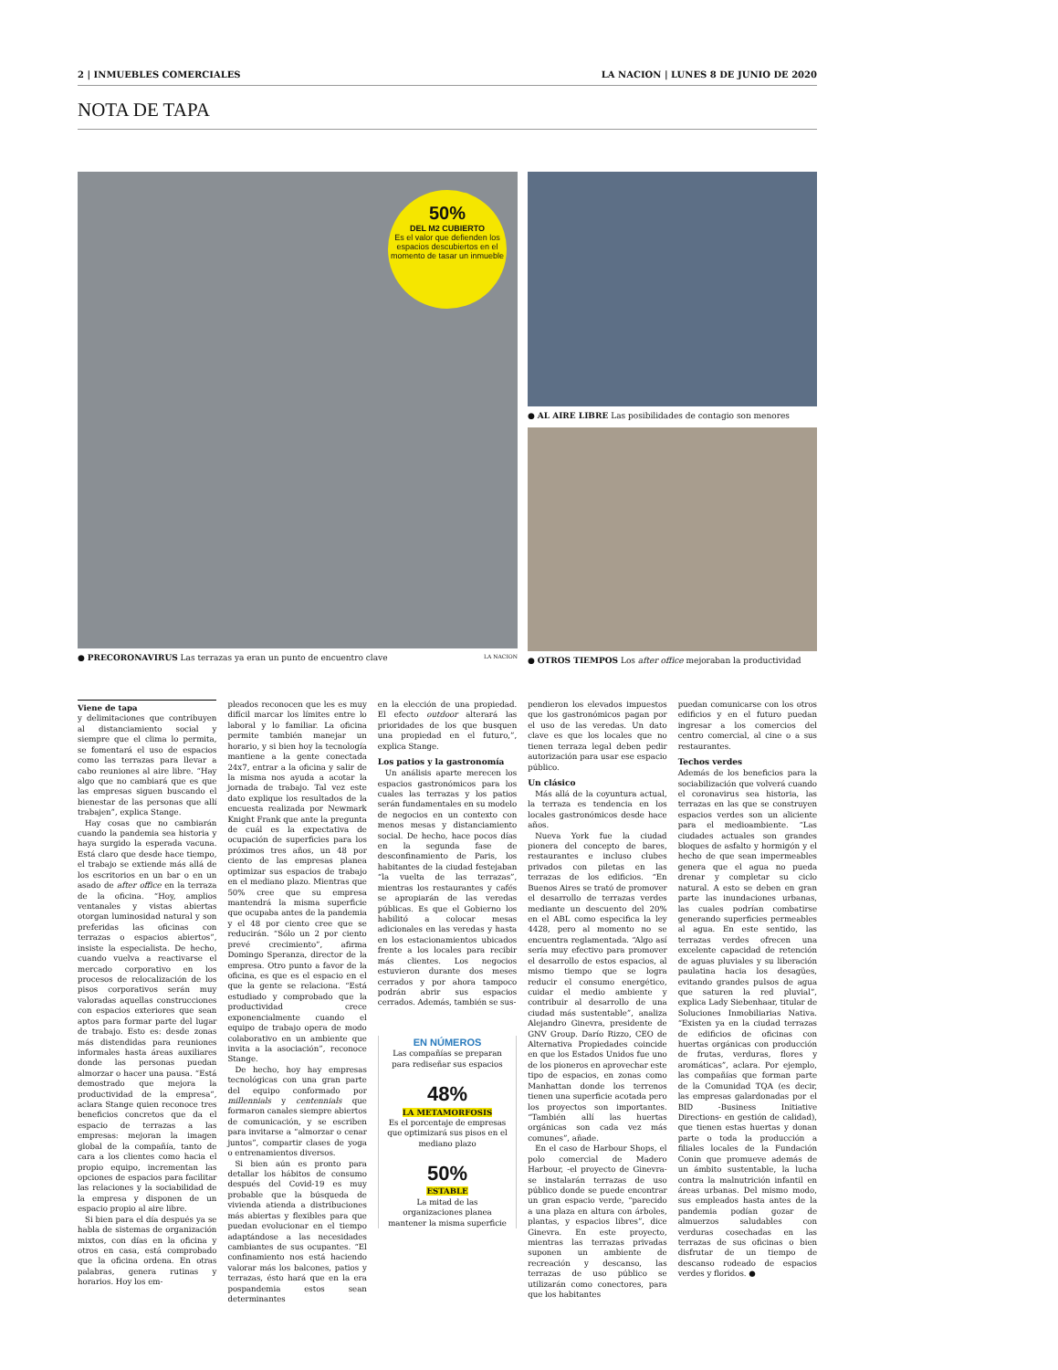2 | INMUEBLES COMERCIALES LA NACION | LUNES 8 DE JUNIO DE 2020
NOTA DE TAPA
50%
DEL M2 CUBIERTO
Es el valor que defienden los espacios descubiertos en el momento de tasar un inmueble
● PRECORONAVIRUS Las terrazas ya eran un punto de encuentro clave LA NACION
● AL AIRE LIBRE Las posibilidades de contagio son menores
● OTROS TIEMPOS Los after office mejoraban la productividad
Viene de tapa
y delimitaciones que contribuyen al distanciamiento social y siempre que el clima lo permita, se fomentará el uso de espacios como las terrazas para llevar a cabo reuniones al aire libre. “Hay algo que no cambiará que es que las empresas siguen buscando el bienestar de las personas que allí trabajen”, explica Stange.
Hay cosas que no cambiarán cuando la pandemia sea historia y haya surgido la esperada vacuna. Está claro que desde hace tiempo, el trabajo se extiende más allá de los escritorios en un bar o en un asado de after office en la terraza de la oficina. “Hoy, amplios ventanales y vistas abiertas otorgan luminosidad natural y son preferidas las oficinas con terrazas o espacios abiertos”, insiste la especialista. De hecho, cuando vuelva a reactivarse el mercado corporativo en los procesos de relocalización de los pisos corporativos serán muy valoradas aquellas construcciones con espacios exteriores que sean aptos para formar parte del lugar de trabajo. Esto es: desde zonas más distendidas para reuniones informales hasta áreas auxiliares donde las personas puedan almorzar o hacer una pausa. “Está demostrado que mejora la productividad de la empresa”, aclara Stange quien reconoce tres beneficios concretos que da el espacio de terrazas a las empresas: mejoran la imagen global de la compañía, tanto de cara a los clientes como hacia el propio equipo, incrementan las opciones de espacios para facilitar las relaciones y la sociabilidad de la empresa y disponen de un espacio propio al aire libre.
Si bien para el día después ya se habla de sistemas de organización mixtos, con días en la oficina y otros en casa, está comprobado que la oficina ordena. En otras palabras, genera rutinas y horarios. Hoy los em-
pleados reconocen que les es muy difícil marcar los límites entre lo laboral y lo familiar. La oficina permite también manejar un horario, y si bien hoy la tecnología mantiene a la gente conectada 24x7, entrar a la oficina y salir de la misma nos ayuda a acotar la jornada de trabajo. Tal vez este dato explique los resultados de la encuesta realizada por Newmark Knight Frank que ante la pregunta de cuál es la expectativa de ocupación de superficies para los próximos tres años, un 48 por ciento de las empresas planea optimizar sus espacios de trabajo en el mediano plazo. Mientras que 50% cree que su empresa mantendrá la misma superficie que ocupaba antes de la pandemia y el 48 por ciento cree que se reducirán. “Sólo un 2 por ciento prevé crecimiento”, afirma Domingo Speranza, director de la empresa. Otro punto a favor de la oficina, es que es el espacio en el que la gente se relaciona. “Está estudiado y comprobado que la productividad crece exponencialmente cuando el equipo de trabajo opera de modo colaborativo en un ambiente que invita a la asociación”, reconoce Stange.
De hecho, hoy hay empresas tecnológicas con una gran parte del equipo conformado por millennials y centennials que formaron canales siempre abiertos de comunicación, y se escriben para invitarse a “almorzar o cenar juntos”, compartir clases de yoga o entrenamientos diversos.
Si bien aún es pronto para detallar los hábitos de consumo después del Covid-19 es muy probable que la búsqueda de vivienda atienda a distribuciones más abiertas y flexibles para que puedan evolucionar en el tiempo adaptándose a las necesidades cambiantes de sus ocupantes. “El confinamiento nos está haciendo valorar más los balcones, patios y terrazas, ésto hará que en la era pospandemia estos sean determinantes
en la elección de una propiedad. El efecto outdoor alterará las prioridades de los que busquen una propiedad en el futuro,”, explica Stange.
Los patios y la gastronomía
Un análisis aparte merecen los espacios gastronómicos para los cuales las terrazas y los patios serán fundamentales en su modelo de negocios en un contexto con menos mesas y distanciamiento social. De hecho, hace pocos días en la segunda fase de desconfinamiento de Paris, los habitantes de la ciudad festejaban “la vuelta de las terrazas”, mientras los restaurantes y cafés se apropiarán de las veredas públicas. Es que el Gobierno los habilitó a colocar mesas adicionales en las veredas y hasta en los estacionamientos ubicados frente a los locales para recibir más clientes. Los negocios estuvieron durante dos meses cerrados y por ahora tampoco podrán abrir sus espacios cerrados. Además, también se sus-
EN NÚMEROS
Las compañías se preparan para rediseñar sus espacios
48%
LA METAMORFOSIS
Es el porcentaje de empresas que optimizará sus pisos en el mediano plazo
50%
ESTABLE
La mitad de las organizaciones planea mantener la misma superficie
pendieron los elevados impuestos que los gastronómicos pagan por el uso de las veredas. Un dato clave es que los locales que no tienen terraza legal deben pedir autorización para usar ese espacio público.
Un clásico
Más allá de la coyuntura actual, la terraza es tendencia en los locales gastronómicos desde hace años.
Nueva York fue la ciudad pionera del concepto de bares, restaurantes e incluso clubes privados con piletas en las terrazas de los edificios. “En Buenos Aires se trató de promover el desarrollo de terrazas verdes mediante un descuento del 20% en el ABL como especifica la ley 4428, pero al momento no se encuentra reglamentada. “Algo así sería muy efectivo para promover el desarrollo de estos espacios, al mismo tiempo que se logra reducir el consumo energético, cuidar el medio ambiente y contribuir al desarrollo de una ciudad más sustentable”, analiza Alejandro Ginevra, presidente de GNV Group. Darío Rizzo, CEO de Alternativa Propiedades coincide en que los Estados Unidos fue uno de los pioneros en aprovechar este tipo de espacios, en zonas como Manhattan donde los terrenos tienen una superficie acotada pero los proyectos son importantes. “También allí las huertas orgánicas son cada vez más comunes”, añade.
En el caso de Harbour Shops, el polo comercial de Madero Harbour, -el proyecto de Ginevra- se instalarán terrazas de uso público donde se puede encontrar un gran espacio verde, “parecido a una plaza en altura con árboles, plantas, y espacios libres”, dice Ginevra. En este proyecto, mientras las terrazas privadas suponen un ambiente de recreación y descanso, las terrazas de uso público se utilizarán como conectores, para que los habitantes
puedan comunicarse con los otros edificios y en el futuro puedan ingresar a los comercios del centro comercial, al cine o a sus restaurantes.
Techos verdes
Además de los beneficios para la sociabilización que volverá cuando el coronavirus sea historia, las terrazas en las que se construyen espacios verdes son un aliciente para el medioambiente. “Las ciudades actuales son grandes bloques de asfalto y hormigón y el hecho de que sean impermeables genera que el agua no pueda drenar y completar su ciclo natural. A esto se deben en gran parte las inundaciones urbanas, las cuales podrían combatirse generando superficies permeables al agua. En este sentido, las terrazas verdes ofrecen una excelente capacidad de retención de aguas pluviales y su liberación paulatina hacia los desagües, evitando grandes pulsos de agua que saturen la red pluvial”, explica Lady Siebenhaar, titular de Soluciones Inmobiliarias Nativa. “Existen ya en la ciudad terrazas de edificios de oficinas con huertas orgánicas con producción de frutas, verduras, flores y aromáticas”, aclara. Por ejemplo, las compañías que forman parte de la Comunidad TQA (es decir, las empresas galardonadas por el BID -Business Initiative Directions- en gestión de calidad), que tienen estas huertas y donan parte o toda la producción a filiales locales de la Fundación Conin que promueve además de un ámbito sustentable, la lucha contra la malnutrición infantil en áreas urbanas. Del mismo modo, sus empleados hasta antes de la pandemia podían gozar de almuerzos saludables con verduras cosechadas en las terrazas de sus oficinas o bien disfrutar de un tiempo de descanso rodeado de espacios verdes y floridos. ●